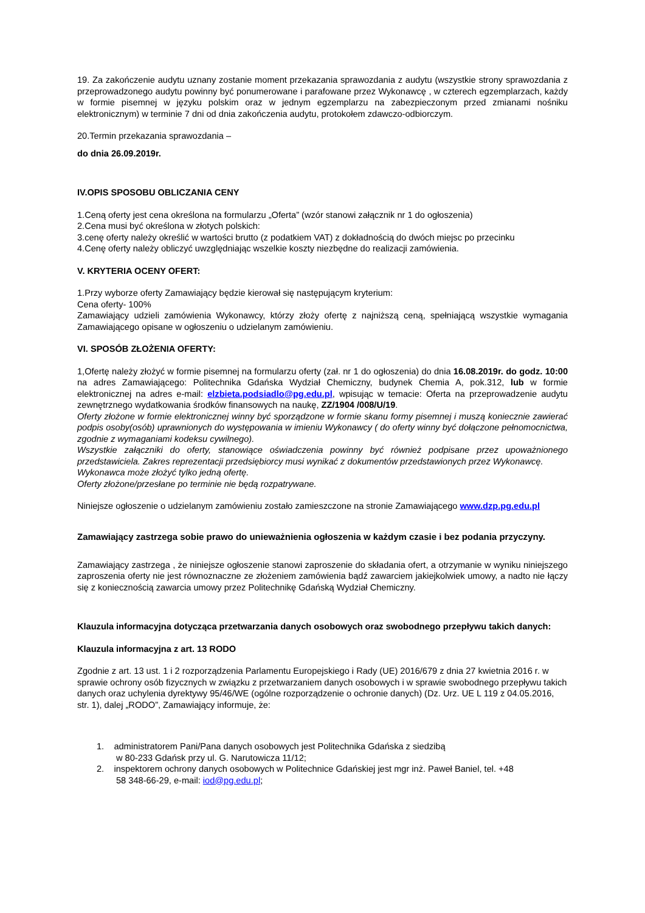19. Za zakończenie audytu uznany zostanie moment przekazania sprawozdania z audytu (wszystkie strony sprawozdania z przeprowadzonego audytu powinny być ponumerowane i parafowane przez Wykonawcę , w czterech egzemplarzach, każdy w formie pisemnej w języku polskim oraz w jednym egzemplarzu na zabezpieczonym przed zmianami nośniku elektronicznym) w terminie 7 dni od dnia zakończenia audytu, protokołem zdawczo-odbiorczym.
20.Termin przekazania sprawozdania –
do dnia 26.09.2019r.
IV.OPIS SPOSOBU OBLICZANIA CENY
1.Ceną oferty jest cena określona na formularzu „Oferta” (wzór stanowi załącznik nr 1 do ogłoszenia)
2.Cena musi być określona w złotych polskich:
3.cenę oferty należy określić w wartości brutto (z podatkiem VAT) z dokładnością do dwóch miejsc po przecinku
4.Cenę oferty należy obliczyć uwzględniając wszelkie koszty niezbędne do realizacji zamówienia.
V. KRYTERIA OCENY OFERT:
1.Przy wyborze oferty Zamawiający będzie kierował się następującym kryterium:
Cena oferty- 100%
Zamawiający udzieli zamówienia Wykonawcy, którzy złoży ofertę z najniższą ceną, spełniającą wszystkie wymagania Zamawiającego opisane w ogłoszeniu o udzielanym zamówieniu.
VI. SPOSÓB ZŁOŻENIA OFERTY:
1,Ofertę należy złożyć w formie pisemnej na formularzu oferty (zał. nr 1 do ogłoszenia) do dnia 16.08.2019r. do godz. 10:00 na adres Zamawiającego: Politechnika Gdańska Wydział Chemiczny, budynek Chemia A, pok.312, lub w formie elektronicznej na adres e-mail: elzbieta.podsiadlo@pg.edu.pl, wpisując w temacie: Oferta na przeprowadzenie audytu zewnętrznego wydatkowania środków finansowych na naukę, ZZ/1904 /008/U/19.
Oferty złożone w formie elektronicznej winny być sporządzone w formie skanu formy pisemnej i muszą koniecznie zawierać podpis osoby(osób) uprawnionych do występowania w imieniu Wykonawcy ( do oferty winny być dołączone pełnomocnictwa, zgodnie z wymaganiami kodeksu cywilnego).
Wszystkie załączniki do oferty, stanowiące oświadczenia powinny być również podpisane przez upoważnionego przedstawiciela. Zakres reprezentacji przedsiębiorcy musi wynikać z dokumentów przedstawionych przez Wykonawcę.
Wykonawca może złożyć tylko jedną ofertę.
Oferty złożone/przesłane po terminie nie będą rozpatrywane.
Niniejsze ogłoszenie o udzielanym zamówieniu zostało zamieszczone na stronie Zamawiającego www.dzp.pg.edu.pl
Zamawiający zastrzega sobie prawo do unieważnienia ogłoszenia w każdym czasie i bez podania przyczyny.
Zamawiający zastrzega , że niniejsze ogłoszenie stanowi zaproszenie do składania ofert, a otrzymanie w wyniku niniejszego zaproszenia oferty nie jest równoznaczne ze złożeniem zamówienia bądź zawarciem jakiejkolwiek umowy, a nadto nie łączy się z koniecznością zawarcia umowy przez Politechnikę Gdańską Wydział Chemiczny.
Klauzula informacyjna dotycząca przetwarzania danych osobowych oraz swobodnego przepływu takich danych:
Klauzula informacyjna z art. 13 RODO
Zgodnie z art. 13 ust. 1 i 2 rozporządzenia Parlamentu Europejskiego i Rady (UE) 2016/679 z dnia 27 kwietnia 2016 r. w sprawie ochrony osób fizycznych w związku z przetwarzaniem danych osobowych i w sprawie swobodnego przepływu takich danych oraz uchylenia dyrektywy 95/46/WE (ogólne rozporządzenie o ochronie danych) (Dz. Urz. UE L 119 z 04.05.2016, str. 1), dalej „RODO”, Zamawiający informuje, że:
1. administratorem Pani/Pana danych osobowych jest Politechnika Gdańska z siedzibą
w 80-233 Gdańsk przy ul. G. Narutowicza 11/12;
2. inspektorem ochrony danych osobowych w Politechnice Gdańskiej jest mgr inż. Paweł Baniel, tel. +48
58 348-66-29, e-mail: iod@pg.edu.pl;